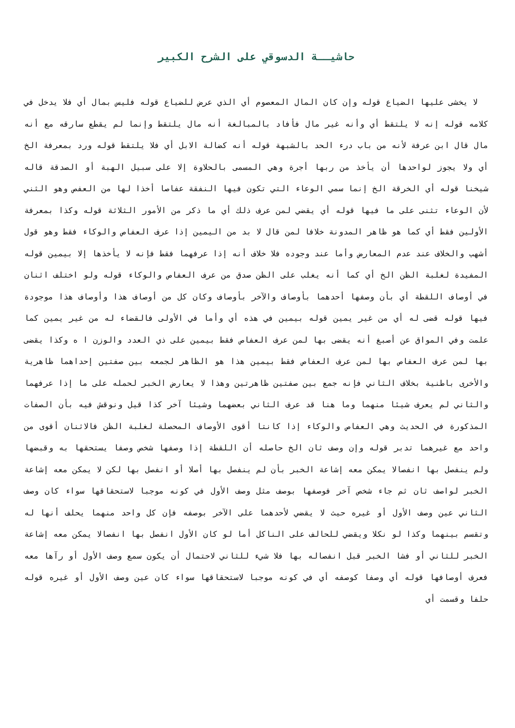حاشيــة الدسوقي على الشرح الكبير
لا يخشى عليها الضياع قوله وإن كان المال المعصوم أي الذي عرض للضياع قوله فليس بمال أي فلا يدخل في كلامه قوله إنه لا يلتقط أي وأنه غير مال فأفاد بالمبالغة أنه مال يلتقط وإنما لم يقطع سارقه مع أنه مال قال ابن عرفة لأنه من باب درء الحد بالشبهة قوله أنه كضالة الابل أي فلا يلتقط قوله ورد بمعرفة الخ أي ولا يجوز لواحدها أن يأخذ من ربها أجرة وهي المسمى بالحلاوة إلا على سبيل الهبة أو الصدقة قاله شيخنا قوله أي الخرقة الخ إنما سمي الوعاء التي تكون فيها النفقة عفاصا أخذا لها من العفص وهو الثني لأن الوعاء تثنى على ما فيها قوله أي يقضي لمن عرف ذلك أي ما ذكر من الأمور الثلاثة قوله وكذا بمعرفة الأولين فقط أي كما هو ظاهر المدونة خلافا لمن قال لا بد من اليمين إذا عرف العفاص والوكاء فقط وهو قول أشهب والخلاف عند عدم المعارض وأما عند وجوده فلا خلاف أنه إذا عرفهما فقط فإنه لا يأخذها إلا بيمين قوله المفيدة لغلبة الظن الخ أي كما أنه يغلب على الظن صدق من عرف العفاص والوكاء قوله ولو اختلف اثنان في أوصاف اللقطة أي بأن وصفها أحدهما بأوصاف والآخر بأوصاف وكان كل من أوصاف هذا وأوصاف هذا موجودة فيها قوله قضى له أي من غير يمين قوله بيمين في هذه أي وأما في الأولى فالقضاء له من غير يمين كما علمت وفي المواق عن أصبغ أنه يقضى بها لمن عرف العفاص فقط بيمين على ذي العدد والوزن ا ه وكذا يقضى بها لمن عرف العفاص بها لمن عرف العفاص فقط بيمين هذا هو الظاهر لجمعه بين صفتين إحداهما ظاهرية والأخرى باطنية بخلاف الثاني فإنه جمع بين صفتين ظاهرتين وهذا لا يعارض الخبر لحمله على ما إذا عرفهما والثاني لم يعرف شيئا منهما وما هنا قد عرف الثاني بعضهما وشيئا آخر كذا قيل ونوقش فيه بأن الصفات المذكورة في الحديث وهي العفاص والوكاء إذا كانتا أقوى الأوصاف المحصلة لغلبة الظن فالاثنان أقوى من واحد مع غيرهما تدبر قوله وإن وصف ثان الخ حاصله أن اللقطة إذا وصفها شخص وصفا يستحقها به وقبضها ولم ينفصل بها انفصالا يمكن معه إشاعة الخبر بأن لم ينفصل بها أصلا أو انفصل بها لكن لا يمكن معه إشاعة الخبر لواصف ثان ثم جاء شخص آخر فوصفها بوصف مثل وصف الأول في كونه موجبا لاستحقاقها سواء كان وصف الثاني عين وصف الأول أو غيره حيث لا يقضي لأحدهما على الآخر بوصفه فإن كل واحد منهما يحلف أنها له وتقسم بينهما وكذا لو نكلا ويقضي للحالف على الناكل أما لو كان الأول انفصل بها انفصالا يمكن معه إشاعة الخبر للثاني أو فشا الخبر قبل انفصاله بها فلا شيء للثاني لاحتمال أن يكون سمع وصف الأول أو رآها معه فعرف أوصافها قوله أي وصفا كوصفه أي في كونه موجبا لاستحقاقها سواء كان عين وصف الأول أو غيره قوله حلفا وقسمت أي